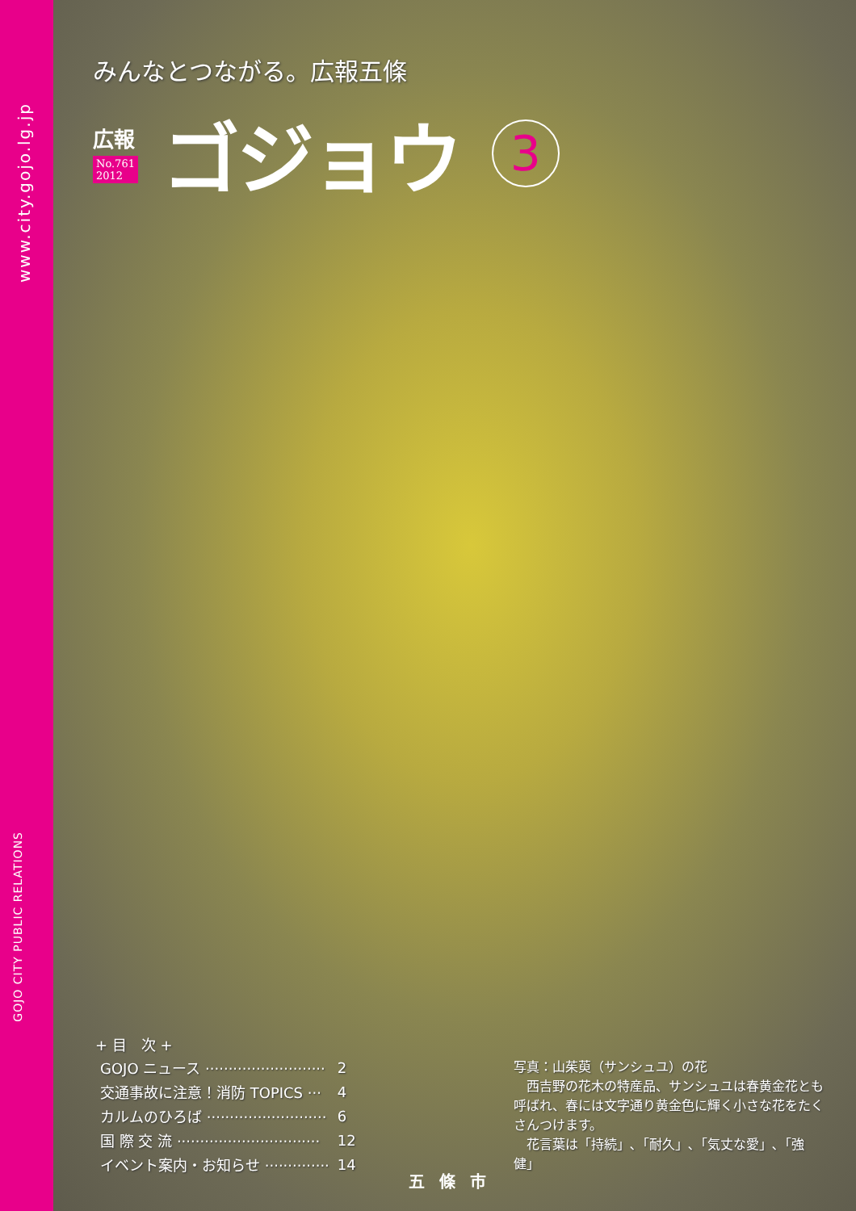www.city.gojo.lg.jp
GOJO CITY PUBLIC RELATIONS
みんなとつながる。広報五條
広報
No.761
2012
ゴジョウ
3
+ 目　次 +
| GOJO ニュース ·························· | 2 |
| 交通事故に注意！消防 TOPICS ··· | 4 |
| カルムのひろば ·························· | 6 |
| 国 際 交 流 ······························· | 12 |
| イベント案内・お知らせ ·············· | 14 |
写真：山茱萸（サンシュユ）の花
　西吉野の花木の特産品、サンシュユは春黄金花とも呼ばれ、春には文字通り黄金色に輝く小さな花をたくさんつけます。
　花言葉は「持続」､「耐久」､「気丈な愛」､「強健」
五條市